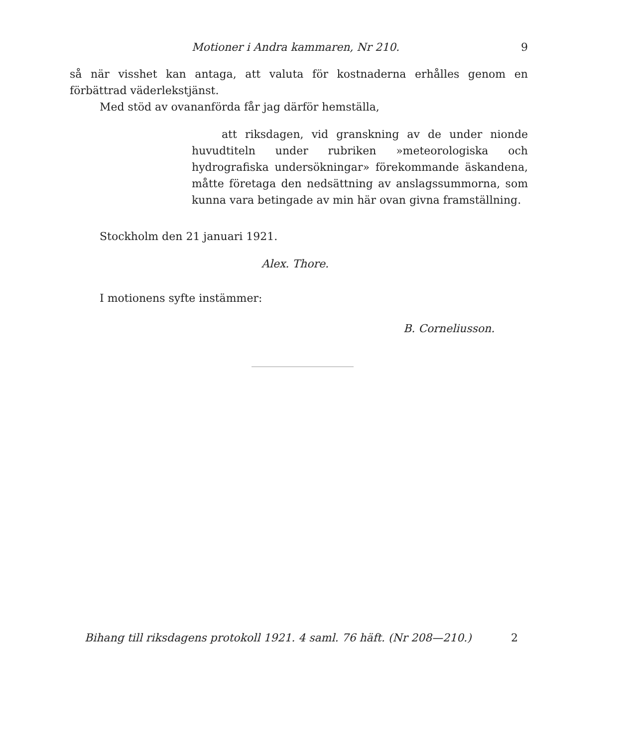Motioner i Andra kammaren, Nr 210. 9
så när visshet kan antaga, att valuta för kostnaderna erhålles genom en förbättrad väderlekstjänst.
Med stöd av ovananförda får jag därför hemställa,
att riksdagen, vid granskning av de under nionde huvudtiteln under rubriken »meteorologiska och hydrografiska undersökningar» förekommande äskandena, måtte företaga den nedsättning av anslagssummorna, som kunna vara betingade av min här ovan givna framställning.
Stockholm den 21 januari 1921.
Alex. Thore.
I motionens syfte instämmer:
B. Corneliusson.
Bihang till riksdagens protokoll 1921. 4 saml. 76 häft. (Nr 208—210.) 2